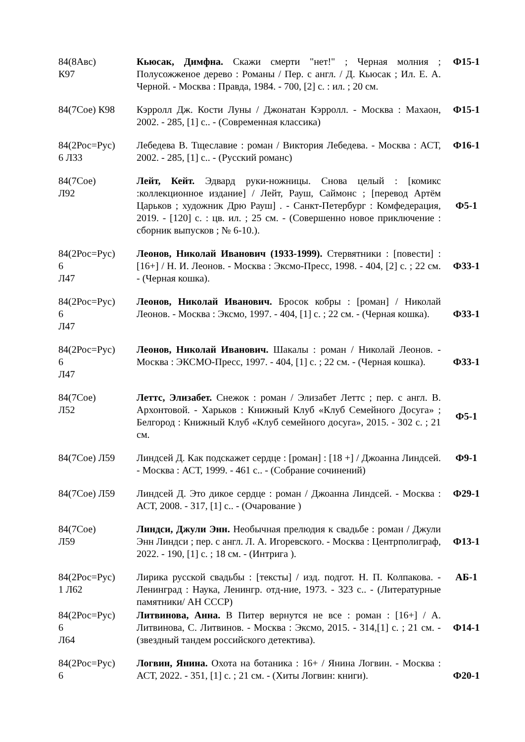| 84(8Авс) К97 | Кьюсак, Димфна. Скажи смерти "нет!" ; Черная молния ; Полусожженое дерево : Романы / Пер. с англ. / Д. Кьюсак ; Ил. Е. А. Черной. - Москва : Правда, 1984. - 700, [2] с. : ил. ; 20 см. | Ф15-1 |
| 84(7Сое) К98 | Кэрролл Дж. Кости Луны / Джонатан Кэрролл. - Москва : Махаон, 2002. - 285, [1] с.. - (Современная классика) | Ф15-1 |
| 84(2Рос=Рус) 6 Л33 | Лебедева В. Тщеславие : роман / Виктория Лебедева. - Москва : АСТ, 2002. - 285, [1] с.. - (Русский романс) | Ф16-1 |
| 84(7Сое) Л92 | Лейт, Кейт. Эдвард руки-ножницы. Снова целый : [комикс :коллекционное издание] / Лейт, Рауш, Саймонс ; [перевод Артём Царьков ; художник Дрю Рауш] . - Санкт-Петербург : Комфедерация, 2019. - [120] с. : цв. ил. ; 25 см. - (Совершенно новое приключение : сборник выпусков ; № 6-10.). | Ф5-1 |
| 84(2Рос=Рус) 6 Л47 | Леонов, Николай Иванович (1933-1999). Стервятники : [повести] : [16+] / Н. И. Леонов. - Москва : Эксмо-Пресс, 1998. - 404, [2] с. ; 22 см. - (Черная кошка). | Ф33-1 |
| 84(2Рос=Рус) 6 Л47 | Леонов, Николай Иванович. Бросок кобры : [роман] / Николай Леонов. - Москва : Эксмо, 1997. - 404, [1] с. ; 22 см. - (Черная кошка). | Ф33-1 |
| 84(2Рос=Рус) 6 Л47 | Леонов, Николай Иванович. Шакалы : роман / Николай Леонов. - Москва : ЭКСМО-Пресс, 1997. - 404, [1] с. ; 22 см. - (Черная кошка). | Ф33-1 |
| 84(7Сое) Л52 | Леттс, Элизабет. Снежок : роман / Элизабет Леттс ; пер. с англ. В. Архонтовой. - Харьков : Книжный Клуб «Клуб Семейного Досуга» ; Белгород : Книжный Клуб «Клуб семейного досуга», 2015. - 302 с. ; 21 см. | Ф5-1 |
| 84(7Сое) Л59 | Линдсей Д. Как подскажет сердце : [роман] : [18 +] / Джоанна Линдсей. - Москва : АСТ, 1999. - 461 с.. - (Собрание сочинений) | Ф9-1 |
| 84(7Сое) Л59 | Линдсей Д. Это дикое сердце : роман / Джоанна Линдсей. - Москва : АСТ, 2008. - 317, [1] с.. - (Очарование ) | Ф29-1 |
| 84(7Сое) Л59 | Линдси, Джули Энн. Необычная прелюдия к свадьбе : роман / Джули Энн Линдси ; пер. с англ. Л. А. Игоревского. - Москва : Центрполиграф, 2022. - 190, [1] с. ; 18 см. - (Интрига ). | Ф13-1 |
| 84(2Рос=Рус) 1 Л62 | Лирика русской свадьбы : [тексты] / изд. подгот. Н. П. Колпакова. - Ленинград : Наука, Ленингр. отд-ние, 1973. - 323 с.. - (Литературные памятники/ АН СССР) | АБ-1 |
| 84(2Рос=Рус) 6 Л64 | Литвинова, Анна. В Питер вернутся не все : роман : [16+] / А. Литвинова, С. Литвинов. - Москва : Эксмо, 2015. - 314,[1] с. ; 21 см. - (звездный тандем российского детектива). | Ф14-1 |
| 84(2Рос=Рус) 6 | Логвин, Янина. Охота на ботаника : 16+ / Янина Логвин. - Москва : АСТ, 2022. - 351, [1] с. ; 21 см. - (Хиты Логвин: книги). | Ф20-1 |